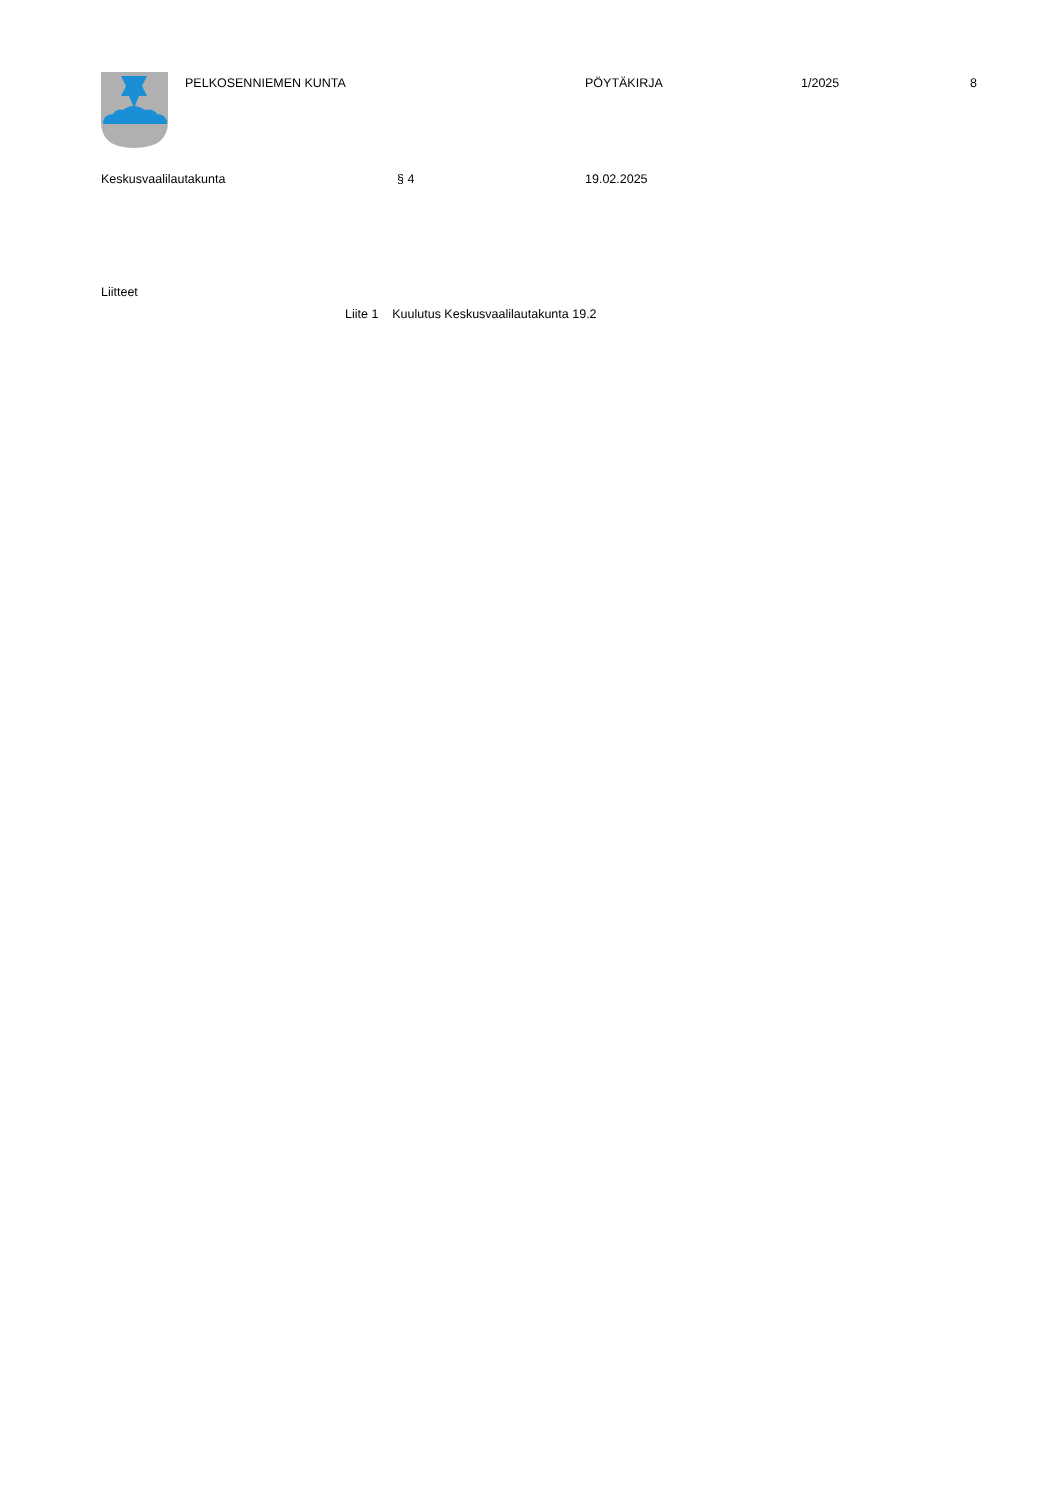PELKOSENNIEMEN KUNTA PÖYTÄKIRJA 1/2025 8
Keskusvaalilautakunta § 4 19.02.2025
Liitteet
Liite 1 Kuulutus Keskusvaalilautakunta 19.2